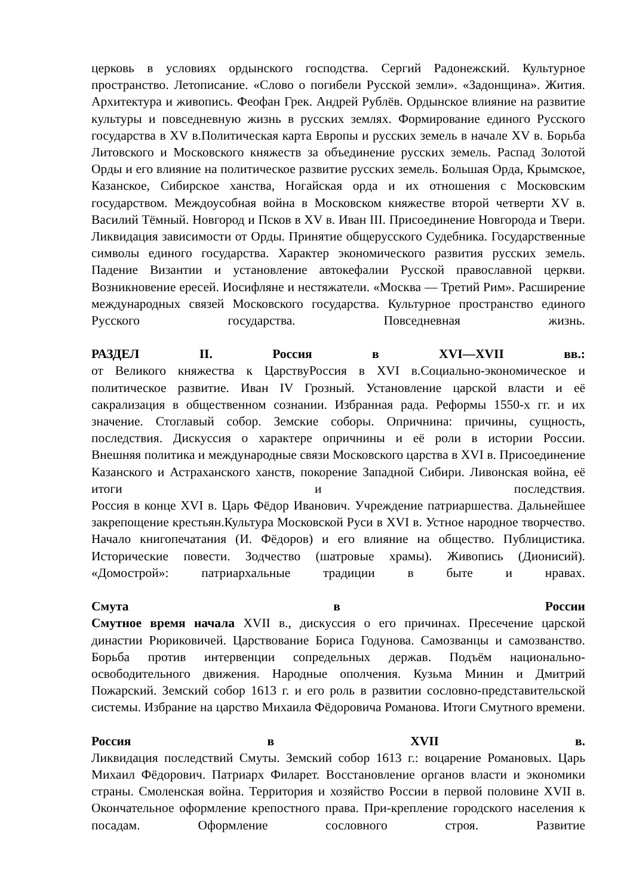церковь в условиях ордынского господства. Сергий Радонежский. Культурное пространство. Летописание. «Слово о погибели Русской земли». «Задонщина». Жития. Архитектура и живопись. Феофан Грек. Андрей Рублёв. Ордынское влияние на развитие культуры и повседневную жизнь в русских землях. Формирование единого Русского государства в XV в.Политическая карта Европы и русских земель в начале XV в. Борьба Литовского и Московского княжеств за объединение русских земель. Распад Золотой Орды и его влияние на политическое развитие русских земель. Большая Орда, Крымское, Казанское, Сибирское ханства, Ногайская орда и их отношения с Московским государством. Междоусобная война в Московском княжестве второй четверти XV в. Василий Тёмный. Новгород и Псков в XV в. Иван III. Присоединение Новгорода и Твери. Ликвидация зависимости от Орды. Принятие общерусского Судебника. Государственные символы единого государства. Характер экономического развития русских земель. Падение Византии и установление автокефалии Русской православной церкви. Возникновение ересей. Иосифляне и нестяжатели. «Москва — Третий Рим». Расширение международных связей Московского государства. Культурное пространство единого Русского государства. Повседневная жизнь.
РАЗДЕЛ II. Россия в XVI—XVII вв.:
от Великого княжества к ЦарствуРоссия в XVI в.Социально-экономическое и политическое развитие. Иван IV Грозный. Установление царской власти и её сакрализация в общественном сознании. Избранная рада. Реформы 1550-х гг. и их значение. Стоглавый собор. Земские соборы. Опричнина: причины, сущность, последствия. Дискуссия о характере опричнины и её роли в истории России.
Внешняя политика и международные связи Московского царства в XVI в. Присоединение Казанского и Астраханского ханств, покорение Западной Сибири. Ливонская война, её итоги и последствия.
Россия в конце XVI в. Царь Фёдор Иванович. Учреждение патриаршества. Дальнейшее закрепощение крестьян.Культура Московской Руси в XVI в. Устное народное творчество. Начало книгопечатания (И. Фёдоров) и его влияние на общество. Публицистика. Исторические повести. Зодчество (шатровые храмы). Живопись (Дионисий). «Домострой»: патриархальные традиции в быте и нравах.
Смута в России
Смутное время начала XVII в., дискуссия о его причинах. Пресечение царской династии Рюриковичей. Царствование Бориса Годунова. Самозванцы и самозванство. Борьба против интервенции сопредельных держав. Подъём национально-освободительного движения. Народные ополчения. Кузьма Минин и Дмитрий Пожарский. Земский собор 1613 г. и его роль в развитии сословно-представительской системы. Избрание на царство Михаила Фёдоровича Романова. Итоги Смутного времени.
Россия в XVII в.
Ликвидация последствий Смуты. Земский собор 1613 г.: воцарение Романовых. Царь Михаил Фёдорович. Патриарх Филарет. Восстановление органов власти и экономики страны. Смоленская война. Территория и хозяйство России в первой половине XVII в. Окончательное оформление крепостного права. При-крепление городского населения к посадам. Оформление сословного строя. Развитие